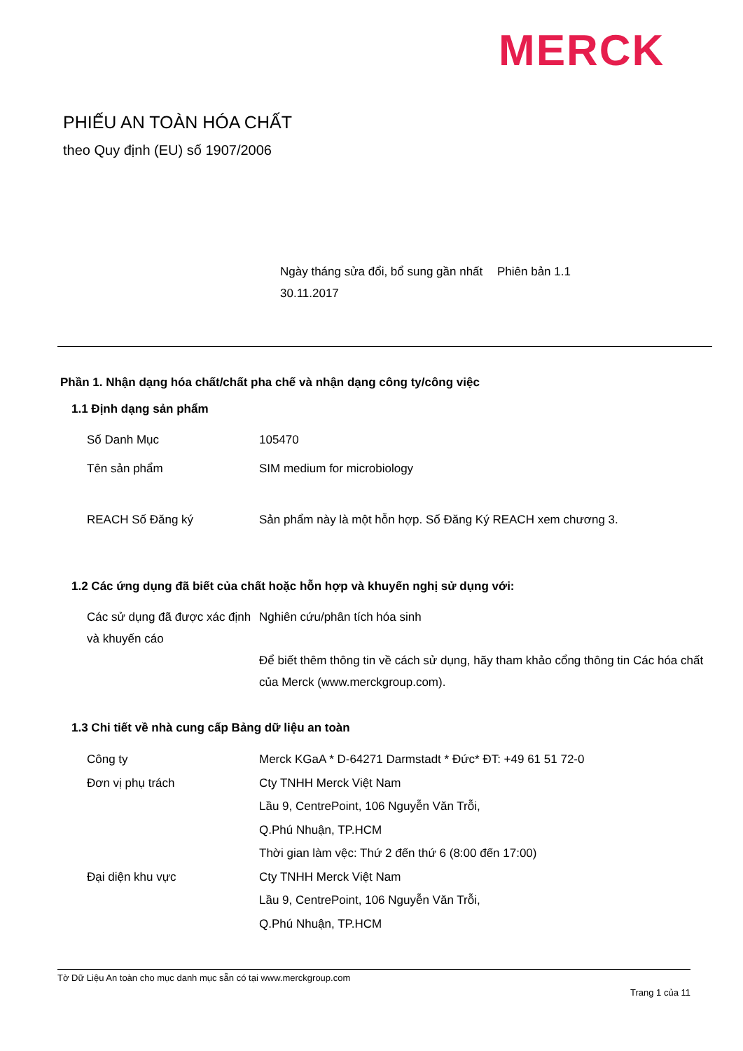MERCK
PHIẾU AN TOÀN HÓA CHẤT
theo Quy định (EU) số 1907/2006
Ngày tháng sửa đổi, bổ sung gần nhất 30.11.2017
Phiên bản 1.1
Phần 1. Nhận dạng hóa chất/chất pha chế và nhận dạng công ty/công việc
1.1 Định dạng sản phẩm
Số Danh Mục 105470
Tên sản phẩm SIM medium for microbiology
REACH Số Đăng ký Sản phẩm này là một hỗn hợp. Số Đăng Ký REACH xem chương 3.
1.2 Các ứng dụng đã biết của chất hoặc hỗn hợp và khuyến nghị sử dụng với:
Các sử dụng đã được xác định và khuyến cáo
Nghiên cứu/phân tích hóa sinh
Để biết thêm thông tin về cách sử dụng, hãy tham khảo cổng thông tin Các hóa chất của Merck (www.merckgroup.com).
1.3 Chi tiết về nhà cung cấp Bảng dữ liệu an toàn
Công ty Merck KGaA * D-64271 Darmstadt * Đức* ĐT: +49 61 51 72-0
Đơn vị phụ trách Cty TNHH Merck Việt Nam
Lầu 9, CentrePoint, 106 Nguyễn Văn Trỗi,
Q.Phú Nhuận, TP.HCM
Thời gian làm vệc: Thứ 2 đến thứ 6 (8:00 đến 17:00)
Đại diện khu vực Cty TNHH Merck Việt Nam
Lầu 9, CentrePoint, 106 Nguyễn Văn Trỗi,
Q.Phú Nhuận, TP.HCM
Tờ Dữ Liệu An toàn cho mục danh mục sẵn có tại www.merckgroup.com
Trang 1 của 11